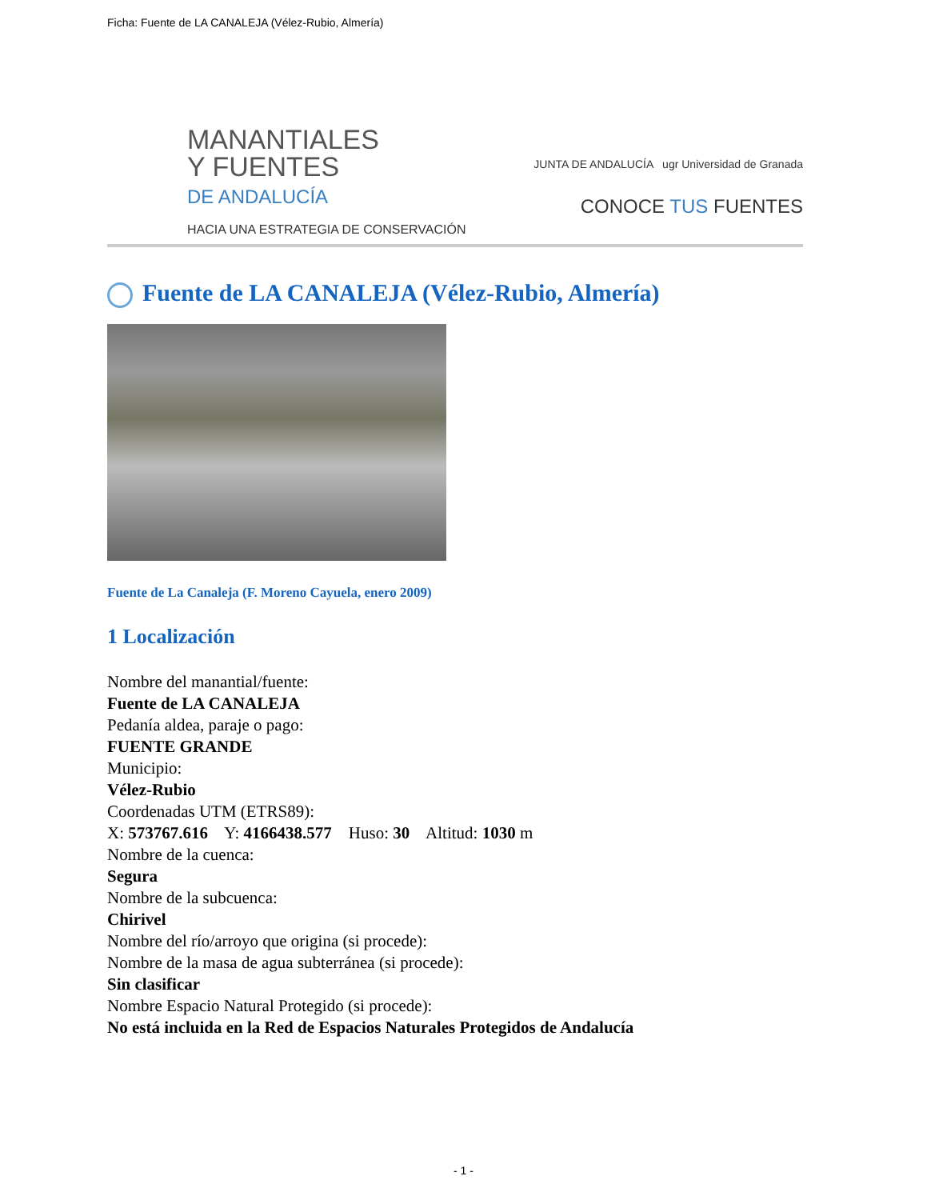Ficha: Fuente de LA CANALEJA (Vélez-Rubio, Almería)
MANANTIALES
Y FUENTES
DE ANDALUCÍA
HACIA UNA ESTRATEGIA DE CONSERVACIÓN
JUNTA DE ANDALUCÍA ugr Universidad de Granada
CONOCE TUS FUENTES
Fuente de LA CANALEJA (Vélez-Rubio, Almería)
Fuente de La Canaleja (F. Moreno Cayuela, enero 2009)
1 Localización
Nombre del manantial/fuente:
Fuente de LA CANALEJA
Pedanía aldea, paraje o pago:
FUENTE GRANDE
Municipio:
Vélez-Rubio
Coordenadas UTM (ETRS89):
X: 573767.616 Y: 4166438.577 Huso: 30 Altitud: 1030 m
Nombre de la cuenca:
Segura
Nombre de la subcuenca:
Chirivel
Nombre del río/arroyo que origina (si procede):
Nombre de la masa de agua subterránea (si procede):
Sin clasificar
Nombre Espacio Natural Protegido (si procede):
No está incluida en la Red de Espacios Naturales Protegidos de Andalucía
- 1 -